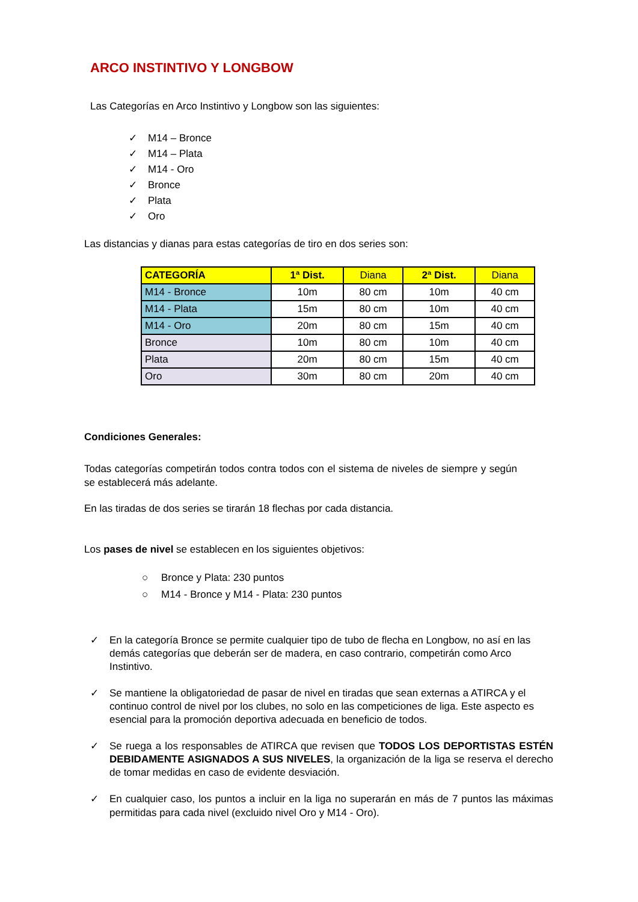ARCO INSTINTIVO Y LONGBOW
Las Categorías en Arco Instintivo y Longbow son las siguientes:
✓ M14 – Bronce
✓ M14 – Plata
✓ M14 - Oro
✓ Bronce
✓ Plata
✓ Oro
Las distancias y dianas para estas categorías de tiro en dos series son:
| CATEGORÍA | 1ª Dist. | Diana | 2ª Dist. | Diana |
| --- | --- | --- | --- | --- |
| M14 - Bronce | 10m | 80 cm | 10m | 40 cm |
| M14 - Plata | 15m | 80 cm | 10m | 40 cm |
| M14 - Oro | 20m | 80 cm | 15m | 40 cm |
| Bronce | 10m | 80 cm | 10m | 40 cm |
| Plata | 20m | 80 cm | 15m | 40 cm |
| Oro | 30m | 80 cm | 20m | 40 cm |
Condiciones Generales:
Todas categorías competirán todos contra todos con el sistema de niveles de siempre y según se establecerá más adelante.
En las tiradas de dos series se tirarán 18 flechas por cada distancia.
Los pases de nivel se establecen en los siguientes objetivos:
○ Bronce y Plata: 230 puntos
○ M14 - Bronce y M14 - Plata: 230 puntos
✓ En la categoría Bronce se permite cualquier tipo de tubo de flecha en Longbow, no así en las demás categorías que deberán ser de madera, en caso contrario, competirán como Arco Instintivo.
✓ Se mantiene la obligatoriedad de pasar de nivel en tiradas que sean externas a ATIRCA y el continuo control de nivel por los clubes, no solo en las competiciones de liga. Este aspecto es esencial para la promoción deportiva adecuada en beneficio de todos.
✓ Se ruega a los responsables de ATIRCA que revisen que TODOS LOS DEPORTISTAS ESTÉN DEBIDAMENTE ASIGNADOS A SUS NIVELES, la organización de la liga se reserva el derecho de tomar medidas en caso de evidente desviación.
✓ En cualquier caso, los puntos a incluir en la liga no superarán en más de 7 puntos las máximas permitidas para cada nivel (excluido nivel Oro y M14 - Oro).